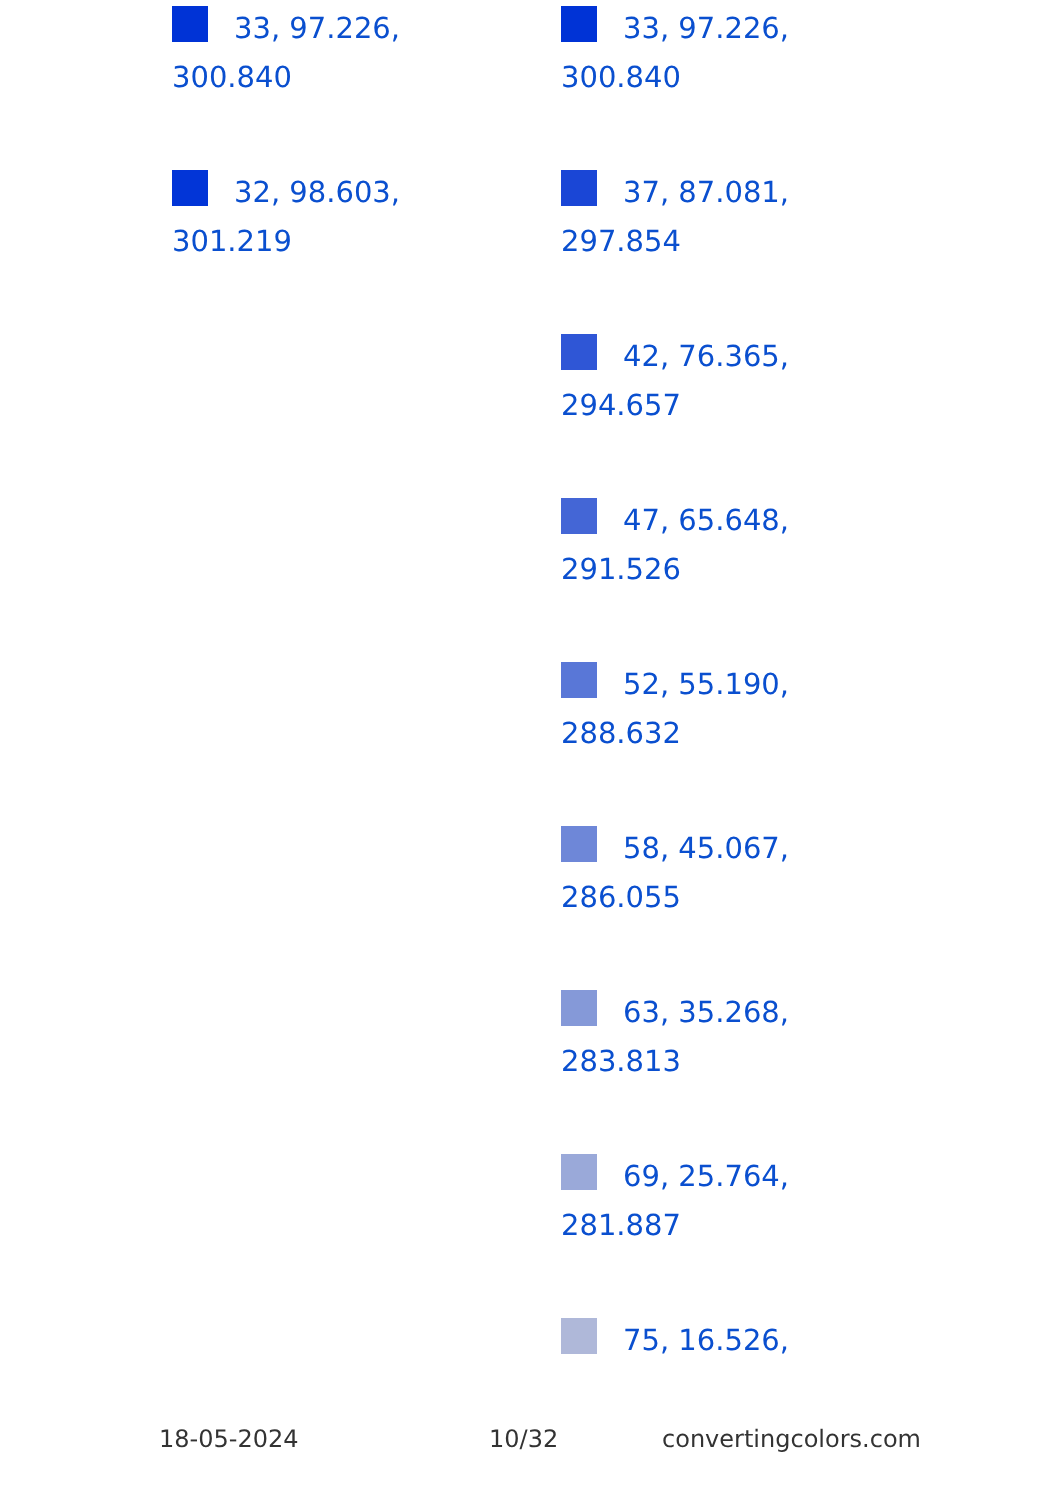33, 97.226, 300.840
32, 98.603, 301.219
33, 97.226, 300.840
37, 87.081, 297.854
42, 76.365, 294.657
47, 65.648, 291.526
52, 55.190, 288.632
58, 45.067, 286.055
63, 35.268, 283.813
69, 25.764, 281.887
75, 16.526,
18-05-2024 10/32 convertingcolors.com